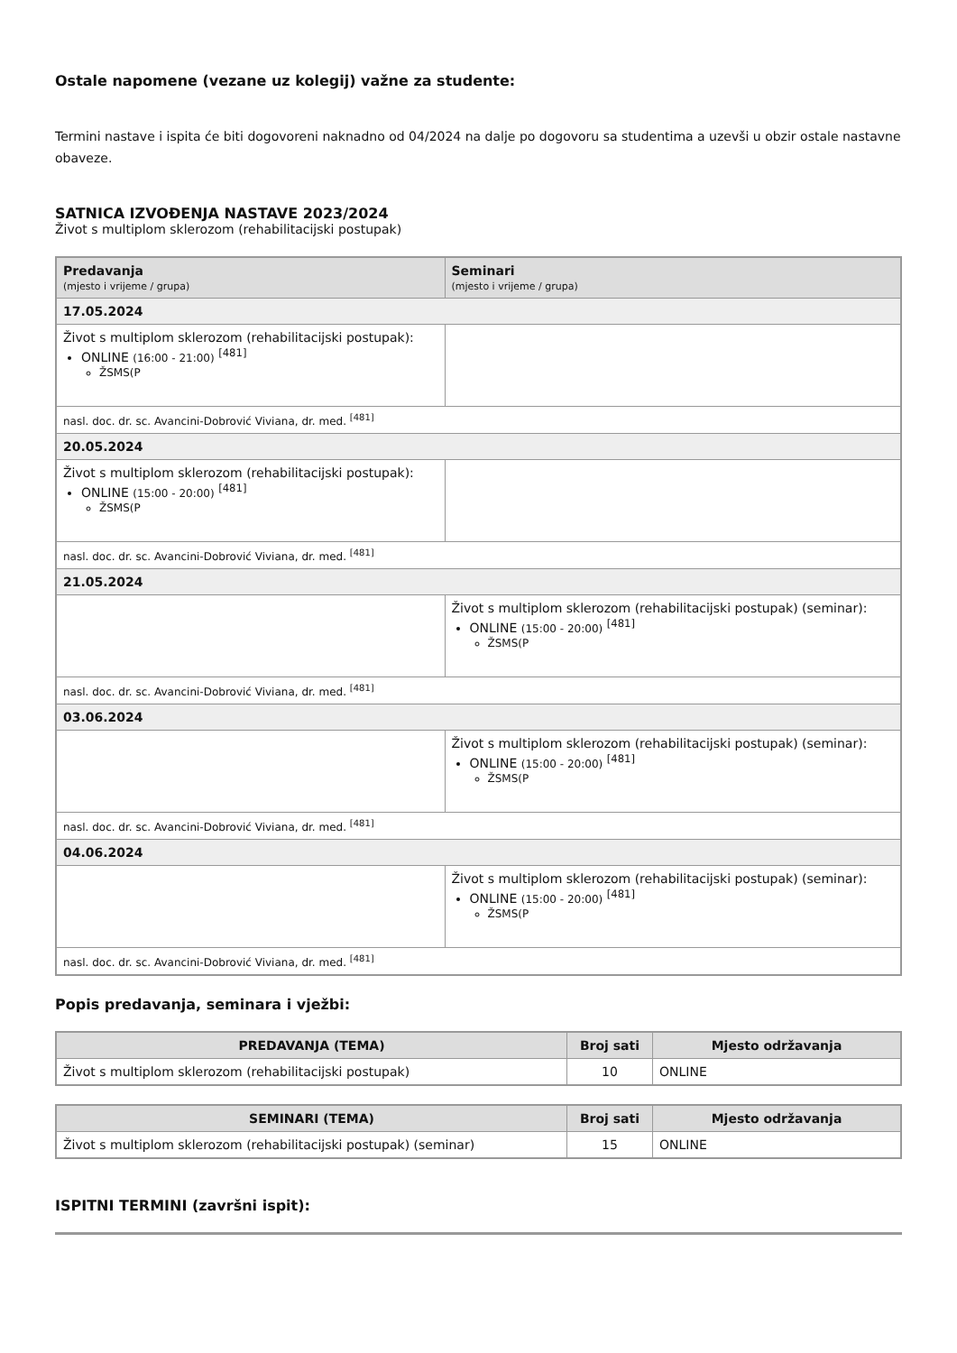Ostale napomene (vezane uz kolegij) važne za studente:
Termini nastave i ispita će biti dogovoreni naknadno od 04/2024 na dalje po dogovoru sa studentima a uzevši u obzir ostale nastavne obaveze.
SATNICA IZVOĐENJA NASTAVE 2023/2024
Život s multiplom sklerozom (rehabilitacijski postupak)
| Predavanja (mjesto i vrijeme / grupa) | Seminari (mjesto i vrijeme / grupa) |
| --- | --- |
| 17.05.2024 | |
| Život s multiplom sklerozom (rehabilitacijski postupak): ONLINE (16:00 - 21:00) <sup>[481]</sup> ŽSMS(P | |
| nasl. doc. dr. sc. Avancini-Dobrović Viviana, dr. med. <sup>[481]</sup> | |
| 20.05.2024 | |
| Život s multiplom sklerozom (rehabilitacijski postupak): ONLINE (15:00 - 20:00) <sup>[481]</sup> ŽSMS(P | |
| nasl. doc. dr. sc. Avancini-Dobrović Viviana, dr. med. <sup>[481]</sup> | |
| 21.05.2024 | |
| | Život s multiplom sklerozom (rehabilitacijski postupak) (seminar): ONLINE (15:00 - 20:00) <sup>[481]</sup> ŽSMS(P |
| nasl. doc. dr. sc. Avancini-Dobrović Viviana, dr. med. <sup>[481]</sup> | |
| 03.06.2024 | |
| | Život s multiplom sklerozom (rehabilitacijski postupak) (seminar): ONLINE (15:00 - 20:00) <sup>[481]</sup> ŽSMS(P |
| nasl. doc. dr. sc. Avancini-Dobrović Viviana, dr. med. <sup>[481]</sup> | |
| 04.06.2024 | |
| | Život s multiplom sklerozom (rehabilitacijski postupak) (seminar): ONLINE (15:00 - 20:00) <sup>[481]</sup> ŽSMS(P |
| nasl. doc. dr. sc. Avancini-Dobrović Viviana, dr. med. <sup>[481]</sup> | |
Popis predavanja, seminara i vježbi:
| PREDAVANJA (TEMA) | Broj sati | Mjesto održavanja |
| --- | --- | --- |
| Život s multiplom sklerozom (rehabilitacijski postupak) | 10 | ONLINE |
| SEMINARI (TEMA) | Broj sati | Mjesto održavanja |
| --- | --- | --- |
| Život s multiplom sklerozom (rehabilitacijski postupak) (seminar) | 15 | ONLINE |
ISPITNI TERMINI (završni ispit):